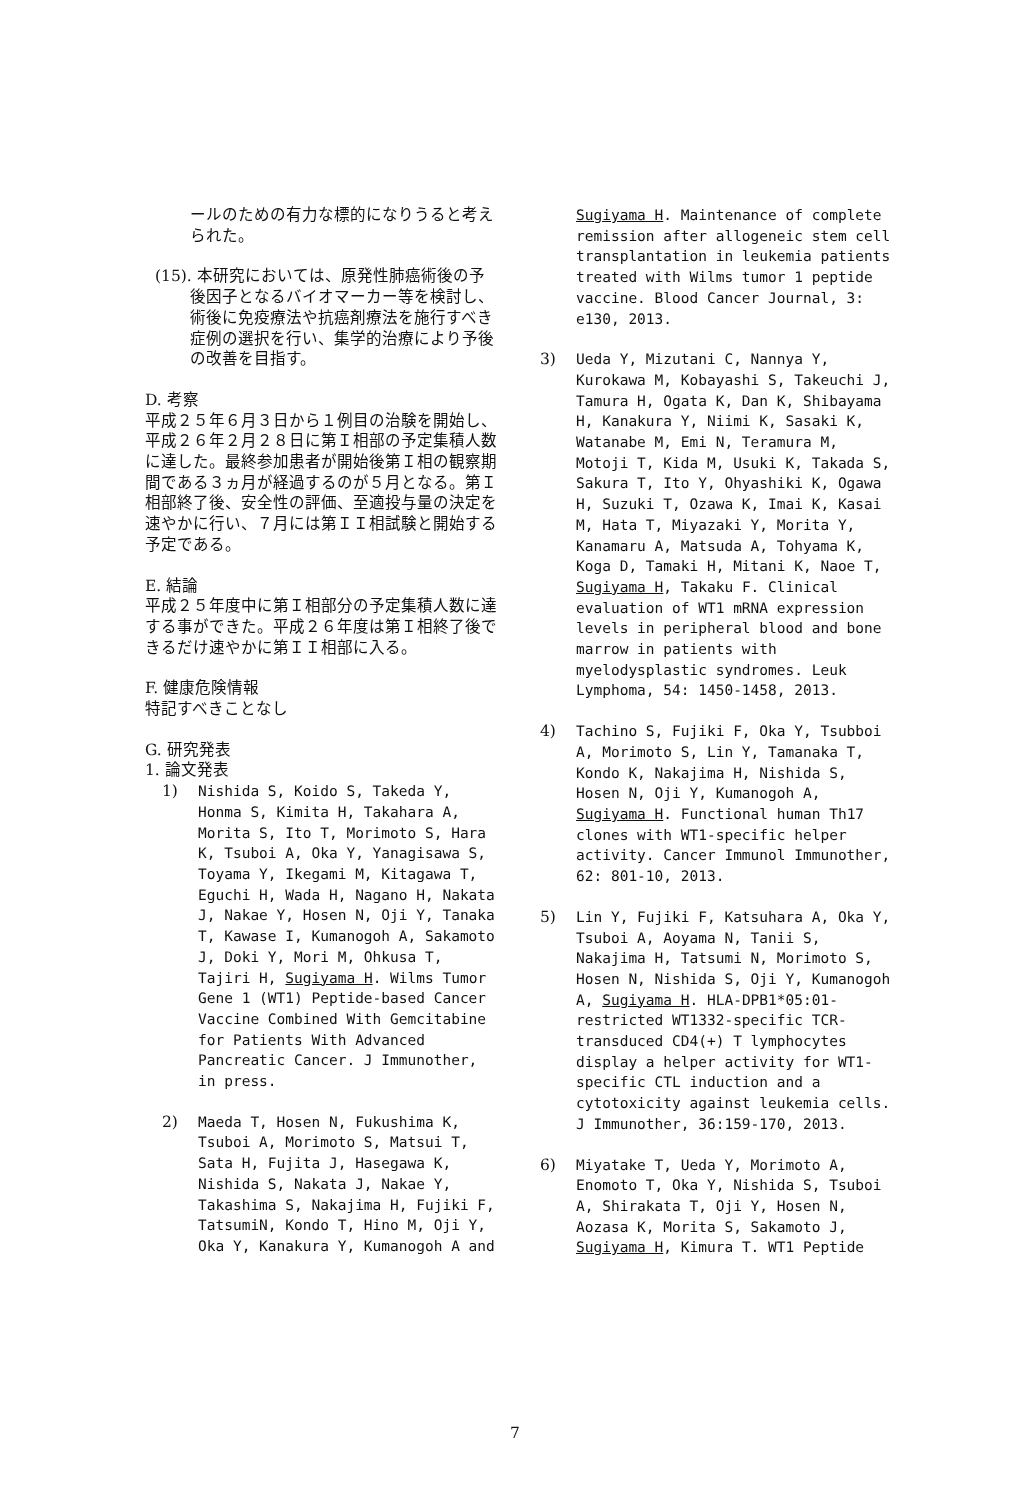ールのための有力な標的になりうると考えられた。
(15). 本研究においては、原発性肺癌術後の予後因子となるバイオマーカー等を検討し、術後に免疫療法や抗癌剤療法を施行すべき症例の選択を行い、集学的治療により予後の改善を目指す。
D. 考察
平成２５年６月３日から１例目の治験を開始し、平成２６年２月２８日に第Ｉ相部の予定集積人数に達した。最終参加患者が開始後第Ｉ相の観察期間である３ヵ月が経過するのが５月となる。第Ｉ相部終了後、安全性の評価、至適投与量の決定を速やかに行い、７月には第ＩＩ相試験と開始する予定である。
E. 結論
平成２５年度中に第Ｉ相部分の予定集積人数に達する事ができた。平成２６年度は第Ｉ相終了後できるだけ速やかに第ＩＩ相部に入る。
F. 健康危険情報
特記すべきことなし
G. 研究発表
1. 論文発表
1) Nishida S, Koido S, Takeda Y, Honma S, Kimita H, Takahara A, Morita S, Ito T, Morimoto S, Hara K, Tsuboi A, Oka Y, Yanagisawa S, Toyama Y, Ikegami M, Kitagawa T, Eguchi H, Wada H, Nagano H, Nakata J, Nakae Y, Hosen N, Oji Y, Tanaka T, Kawase I, Kumanogoh A, Sakamoto J, Doki Y, Mori M, Ohkusa T, Tajiri H, Sugiyama H. Wilms Tumor Gene 1 (WT1) Peptide-based Cancer Vaccine Combined With Gemcitabine for Patients With Advanced Pancreatic Cancer. J Immunother, in press.
2) Maeda T, Hosen N, Fukushima K, Tsuboi A, Morimoto S, Matsui T, Sata H, Fujita J, Hasegawa K, Nishida S, Nakata J, Nakae Y, Takashima S, Nakajima H, Fujiki F, TatsumiN, Kondo T, Hino M, Oji Y, Oka Y, Kanakura Y, Kumanogoh A and
Sugiyama H. Maintenance of complete remission after allogeneic stem cell transplantation in leukemia patients treated with Wilms tumor 1 peptide vaccine. Blood Cancer Journal, 3: e130, 2013.
3) Ueda Y, Mizutani C, Nannya Y, Kurokawa M, Kobayashi S, Takeuchi J, Tamura H, Ogata K, Dan K, Shibayama H, Kanakura Y, Niimi K, Sasaki K, Watanabe M, Emi N, Teramura M, Motoji T, Kida M, Usuki K, Takada S, Sakura T, Ito Y, Ohyashiki K, Ogawa H, Suzuki T, Ozawa K, Imai K, Kasai M, Hata T, Miyazaki Y, Morita Y, Kanamaru A, Matsuda A, Tohyama K, Koga D, Tamaki H, Mitani K, Naoe T, Sugiyama H, Takaku F. Clinical evaluation of WT1 mRNA expression levels in peripheral blood and bone marrow in patients with myelodysplastic syndromes. Leuk Lymphoma, 54: 1450-1458, 2013.
4) Tachino S, Fujiki F, Oka Y, Tsubboi A, Morimoto S, Lin Y, Tamanaka T, Kondo K, Nakajima H, Nishida S, Hosen N, Oji Y, Kumanogoh A, Sugiyama H. Functional human Th17 clones with WT1-specific helper activity. Cancer Immunol Immunother, 62: 801-10, 2013.
5) Lin Y, Fujiki F, Katsuhara A, Oka Y, Tsuboi A, Aoyama N, Tanii S, Nakajima H, Tatsumi N, Morimoto S, Hosen N, Nishida S, Oji Y, Kumanogoh A, Sugiyama H. HLA-DPB1*05:01-restricted WT1332-specific TCR-transduced CD4(+) T lymphocytes display a helper activity for WT1-specific CTL induction and a cytotoxicity against leukemia cells. J Immunother, 36:159-170, 2013.
6) Miyatake T, Ueda Y, Morimoto A, Enomoto T, Oka Y, Nishida S, Tsuboi A, Shirakata T, Oji Y, Hosen N, Aozasa K, Morita S, Sakamoto J, Sugiyama H, Kimura T. WT1 Peptide
7